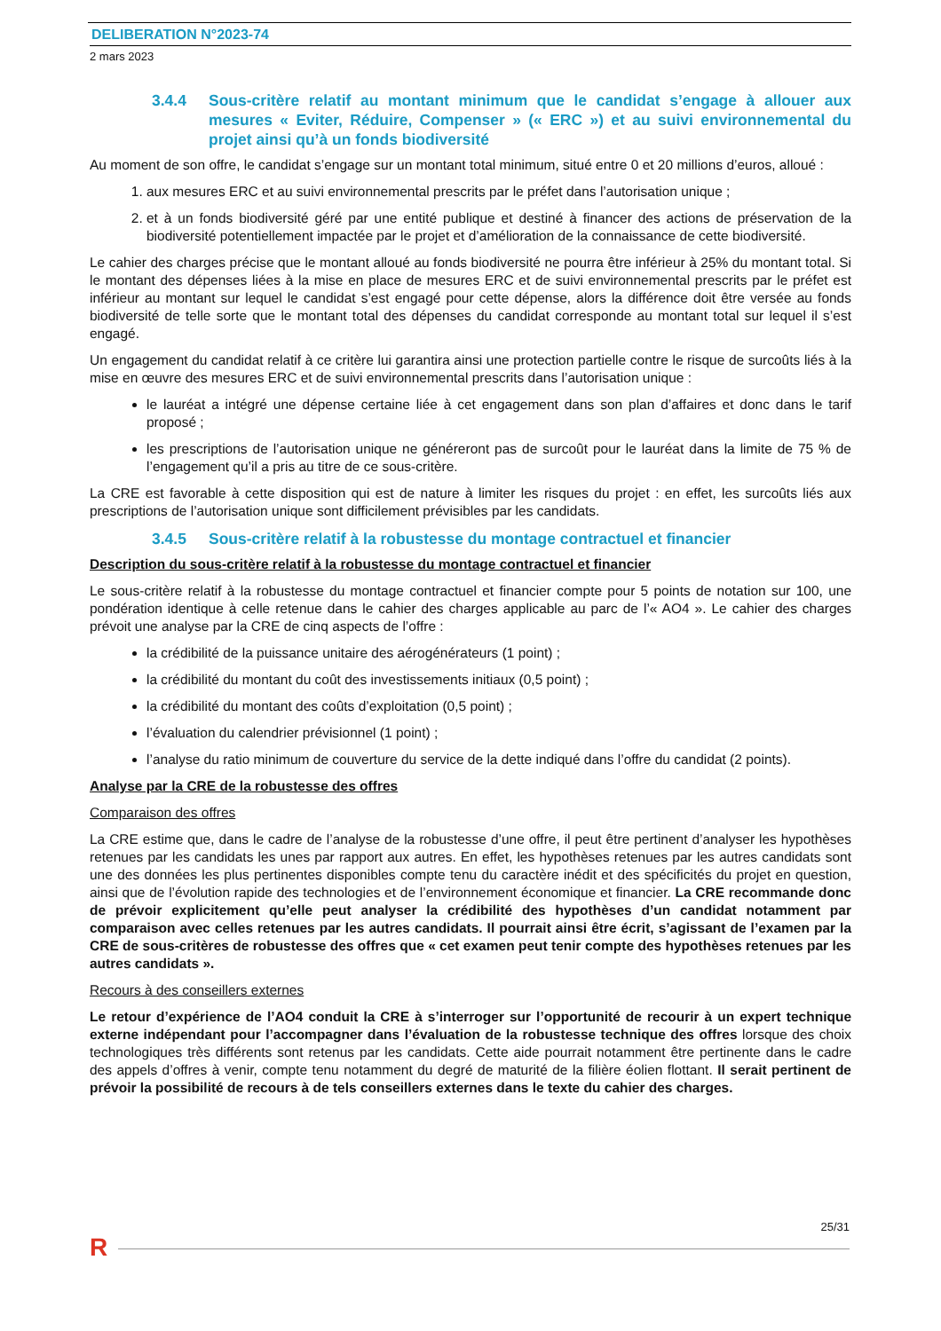DELIBERATION N°2023-74
2 mars 2023
3.4.4 Sous-critère relatif au montant minimum que le candidat s’engage à allouer aux mesures « Eviter, Réduire, Compenser » (« ERC ») et au suivi environnemental du projet ainsi qu’à un fonds biodiversité
Au moment de son offre, le candidat s’engage sur un montant total minimum, situé entre 0 et 20 millions d’euros, alloué :
1. aux mesures ERC et au suivi environnemental prescrits par le préfet dans l’autorisation unique ;
2. et à un fonds biodiversité géré par une entité publique et destiné à financer des actions de préservation de la biodiversité potentiellement impactée par le projet et d’amélioration de la connaissance de cette biodiversité.
Le cahier des charges précise que le montant alloué au fonds biodiversité ne pourra être inférieur à 25% du montant total. Si le montant des dépenses liées à la mise en place de mesures ERC et de suivi environnemental prescrits par le préfet est inférieur au montant sur lequel le candidat s’est engagé pour cette dépense, alors la différence doit être versée au fonds biodiversité de telle sorte que le montant total des dépenses du candidat corresponde au montant total sur lequel il s’est engagé.
Un engagement du candidat relatif à ce critère lui garantira ainsi une protection partielle contre le risque de surcoûts liés à la mise en œuvre des mesures ERC et de suivi environnemental prescrits dans l’autorisation unique :
le lauréat a intégré une dépense certaine liée à cet engagement dans son plan d’affaires et donc dans le tarif proposé ;
les prescriptions de l’autorisation unique ne généreront pas de surcoût pour le lauréat dans la limite de 75 % de l’engagement qu’il a pris au titre de ce sous-critère.
La CRE est favorable à cette disposition qui est de nature à limiter les risques du projet : en effet, les surcoûts liés aux prescriptions de l’autorisation unique sont difficilement prévisibles par les candidats.
3.4.5 Sous-critère relatif à la robustesse du montage contractuel et financier
Description du sous-critère relatif à la robustesse du montage contractuel et financier
Le sous-critère relatif à la robustesse du montage contractuel et financier compte pour 5 points de notation sur 100, une pondération identique à celle retenue dans le cahier des charges applicable au parc de l’« AO4 ». Le cahier des charges prévoit une analyse par la CRE de cinq aspects de l’offre :
la crédibilité de la puissance unitaire des aérogénérateurs (1 point) ;
la crédibilité du montant du coût des investissements initiaux (0,5 point) ;
la crédibilité du montant des coûts d’exploitation (0,5 point) ;
l’évaluation du calendrier prévisionnel (1 point) ;
l’analyse du ratio minimum de couverture du service de la dette indiqué dans l’offre du candidat (2 points).
Analyse par la CRE de la robustesse des offres
Comparaison des offres
La CRE estime que, dans le cadre de l’analyse de la robustesse d’une offre, il peut être pertinent d’analyser les hypothèses retenues par les candidats les unes par rapport aux autres. En effet, les hypothèses retenues par les autres candidats sont une des données les plus pertinentes disponibles compte tenu du caractère inédit et des spécificités du projet en question, ainsi que de l’évolution rapide des technologies et de l’environnement économique et financier. La CRE recommande donc de prévoir explicitement qu’elle peut analyser la crédibilité des hypothèses d’un candidat notamment par comparaison avec celles retenues par les autres candidats. Il pourrait ainsi être écrit, s’agissant de l’examen par la CRE de sous-critères de robustesse des offres que « cet examen peut tenir compte des hypothèses retenues par les autres candidats ».
Recours à des conseillers externes
Le retour d’expérience de l’AO4 conduit la CRE à s’interroger sur l’opportunité de recourir à un expert technique externe indépendant pour l’accompagner dans l’évaluation de la robustesse technique des offres lorsque des choix technologiques très différents sont retenus par les candidats. Cette aide pourrait notamment être pertinente dans le cadre des appels d’offres à venir, compte tenu notamment du degré de maturité de la filière éolien flottant. Il serait pertinent de prévoir la possibilité de recours à de tels conseillers externes dans le texte du cahier des charges.
25/31
R